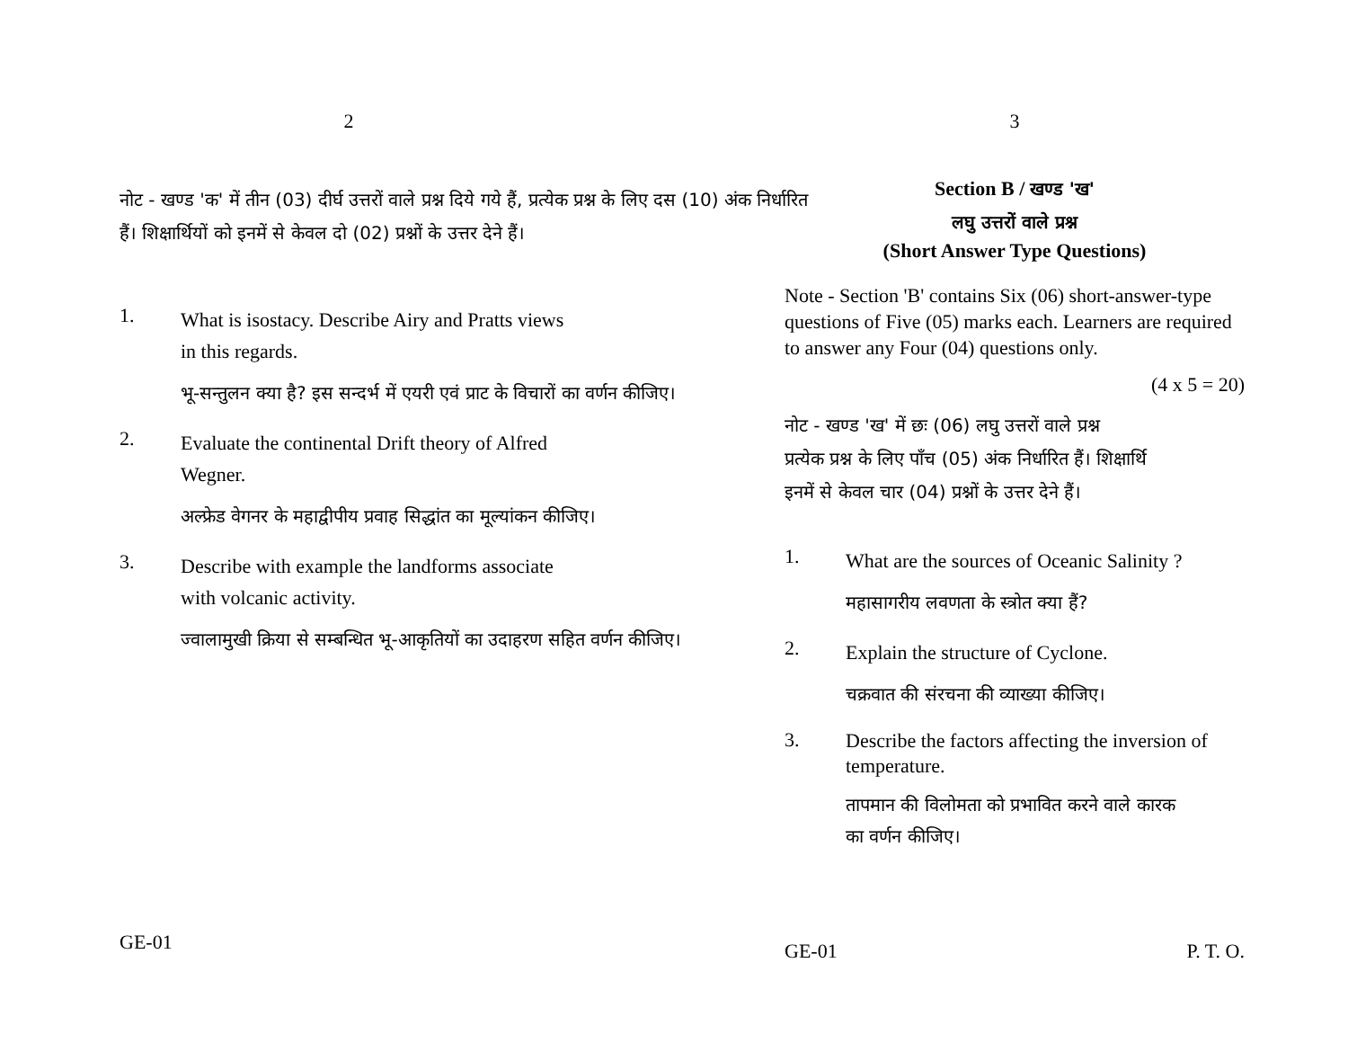2
नोट - खण्ड 'क' में तीन (03) दीर्घ उत्तरों वाले प्रश्न दिये गये हैं, प्रत्येक प्रश्न के लिए दस (10) अंक निर्धारित हैं। शिक्षार्थियों को इनमें से केवल दो (02) प्रश्नों के उत्तर देने हैं।
1.
What is isostacy. Describe Airy and Pratts views
in this regards.
भू-सन्तुलन क्या है? इस सन्दर्भ में एयरी एवं प्राट के विचारों का वर्णन कीजिए।
2.
Evaluate the continental Drift theory of Alfred
Wegner.
अल्फ्रेड वेगनर के महाद्वीपीय प्रवाह सिद्धांत का मूल्यांकन कीजिए।
3.
Describe with example the landforms associate
with volcanic activity.
ज्वालामुखी क्रिया से सम्बन्धित भू-आकृतियों का उदाहरण सहित वर्णन कीजिए।
GE-01
3
Section B / खण्ड 'ख'
लघु उत्तरों वाले प्रश्न
(Short Answer Type Questions)
Note - Section 'B' contains Six (06) short-answer-type questions of Five (05) marks each. Learners are required to answer any Four (04) questions only.
(4 x 5 = 20)
नोट - खण्ड 'ख' में छः (06) लघु उत्तरों वाले प्रश्न
प्रत्येक प्रश्न के लिए पाँच (05) अंक निर्धारित हैं। शिक्षार्थि
इनमें से केवल चार (04) प्रश्नों के उत्तर देने हैं।
1.
What are the sources of Oceanic Salinity ?
महासागरीय लवणता के स्त्रोत क्या हैं?
2.
Explain the structure of Cyclone.
चक्रवात की संरचना की व्याख्या कीजिए।
3.
Describe the factors affecting the inversion of temperature.
तापमान की विलोमता को प्रभावित करने वाले कारक
का वर्णन कीजिए।
GE-01 P. T. O.